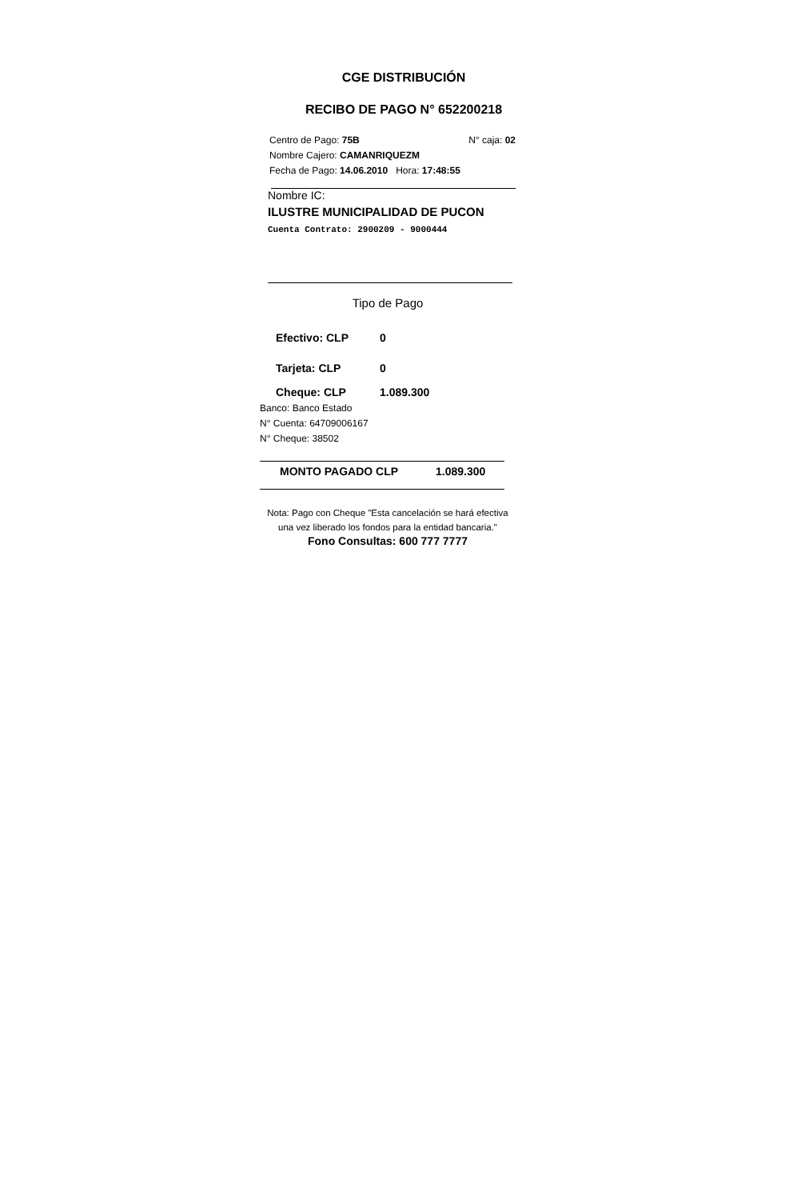CGE DISTRIBUCIÓN
RECIBO DE PAGO N° 652200218
Centro de Pago: 75B N° caja: 02
Nombre Cajero: CAMANRIQUEZM
Fecha de Pago: 14.06.2010 Hora: 17:48:55
Nombre IC:
ILUSTRE MUNICIPALIDAD DE PUCON
Cuenta Contrato: 2900209 - 9000444
Tipo de Pago
Efectivo: CLP 0
Tarjeta: CLP 0
Cheque: CLP 1.089.300
Banco: Banco Estado
N° Cuenta: 64709006167
N° Cheque: 38502
MONTO PAGADO CLP 1.089.300
Nota: Pago con Cheque "Esta cancelación se hará efectiva una vez liberado los fondos para la entidad bancaria."
Fono Consultas: 600 777 7777